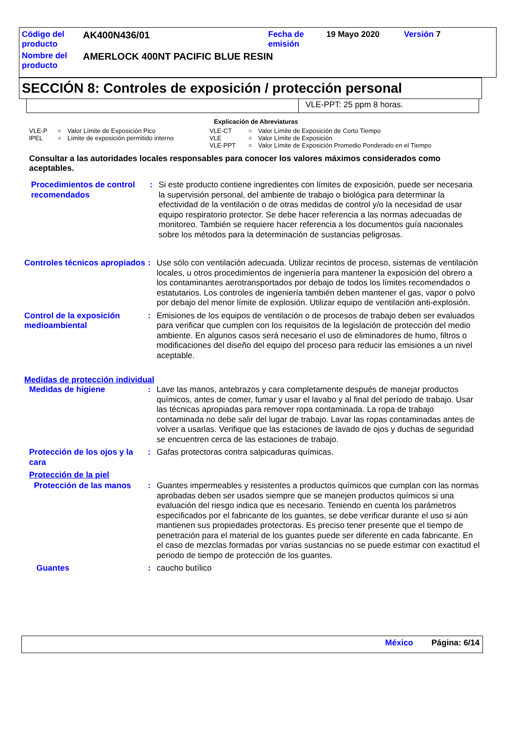| Código del producto | AK400N436/01 | Fecha de emisión | 19 Mayo 2020 | Versión 7 |
| Nombre del producto | AMERLOCK 400NT PACIFIC BLUE RESIN | | | |
SECCIÓN 8: Controles de exposición / protección personal
VLE-PPT: 25 ppm 8 horas.
Explicación de Abreviaturas
| VLE-P | = | Valor Límite de Exposición Pico | VLE-CT | = | Valor Límite de Exposición de Corto Tiempo |
| IPEL | = | Límite de exposición permitido interno | VLE | = | Valor Límite de Exposición |
| | | | VLE-PPT | = | Valor Límite de Exposición Promedio Ponderado en el Tiempo |
Consultar a las autoridades locales responsables para conocer los valores máximos considerados como aceptables.
Procedimientos de control recomendados
: Si este producto contiene ingredientes con límites de exposición, puede ser necesaria la supervisión personal, del ambiente de trabajo o biológica para determinar la efectividad de la ventilación o de otras medidas de control y/o la necesidad de usar equipo respiratorio protector. Se debe hacer referencia a las normas adecuadas de monitoreo. También se requiere hacer referencia a los documentos guía nacionales sobre los métodos para la determinación de sustancias peligrosas.
Controles técnicos apropiados
: Use sólo con ventilación adecuada. Utilizar recintos de proceso, sistemas de ventilación locales, u otros procedimientos de ingeniería para mantener la exposición del obrero a los contaminantes aerotransportados por debajo de todos los límites recomendados o estatutarios. Los controles de ingeniería también deben mantener el gas, vapor o polvo por debajo del menor límite de explosión. Utilizar equipo de ventilación anti-explosión.
Control de la exposición medioambiental
: Emisiones de los equipos de ventilación o de procesos de trabajo deben ser evaluados para verificar que cumplen con los requisitos de la legislación de protección del medio ambiente. En algunos casos será necesario el uso de eliminadores de humo, filtros o modificaciones del diseño del equipo del proceso para reducir las emisiones a un nivel aceptable.
Medidas de protección individual
Medidas de higiene : Lave las manos, antebrazos y cara completamente después de manejar productos químicos, antes de comer, fumar y usar el lavabo y al final del período de trabajo. Usar las técnicas apropiadas para remover ropa contaminada. La ropa de trabajo contaminada no debe salir del lugar de trabajo. Lavar las ropas contaminadas antes de volver a usarlas. Verifique que las estaciones de lavado de ojos y duchas de seguridad se encuentren cerca de las estaciones de trabajo.
Protección de los ojos y la cara
: Gafas protectoras contra salpicaduras químicas.
Protección de la piel
Protección de las manos : Guantes impermeables y resistentes a productos químicos que cumplan con las normas aprobadas deben ser usados siempre que se manejen productos químicos si una evaluación del riesgo indica que es necesario. Teniendo en cuenta los parámetros especificados por el fabricante de los guantes, se debe verificar durante el uso si aún mantienen sus propiedades protectoras. Es preciso tener presente que el tiempo de penetración para el material de los guantes puede ser diferente en cada fabricante. En el caso de mezclas formadas por varias sustancias no se puede estimar con exactitud el periodo de tiempo de protección de los guantes.
Guantes : caucho butílico
México Página: 6/14